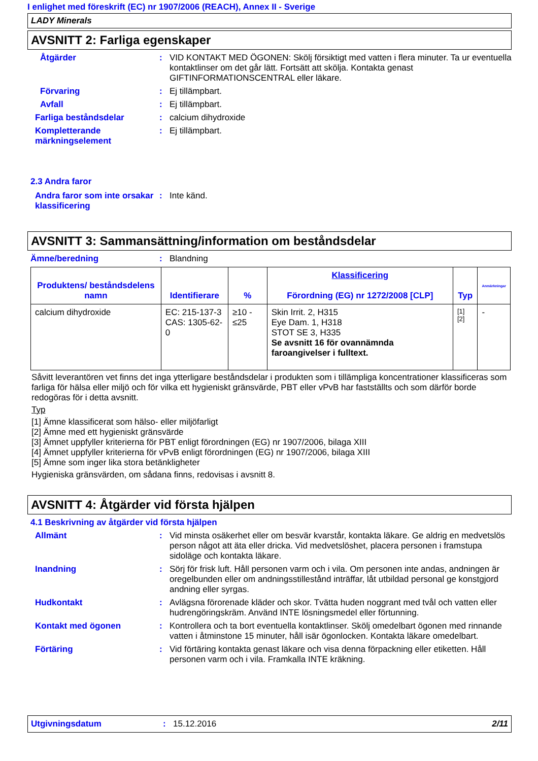I enlighet med föreskrift (EC) nr 1907/2006 (REACH), Annex II - Sverige
LADY Minerals
AVSNITT 2: Farliga egenskaper
Åtgärder : VID KONTAKT MED ÖGONEN: Skölj försiktigt med vatten i flera minuter. Ta ur eventuella kontaktlinser om det går lätt. Fortsätt att skölja. Kontakta genast GIFTINFORMATIONSCENTRAL eller läkare.
Förvaring : Ej tillämpbart.
Avfall : Ej tillämpbart.
Farliga beståndsdelar : calcium dihydroxide
Kompletterande märkningselement
: Ej tillämpbart.
2.3 Andra faror
Andra faror som inte orsakar klassificering
: Inte känd.
AVSNITT 3: Sammansättning/information om beståndsdelar
Ämne/beredning : Blandning
| Produktens/ beståndsdelens namn | Identifierare | % | Klassificering Förordning (EG) nr 1272/2008 [CLP] | Typ | Anmärkningar |
| --- | --- | --- | --- | --- | --- |
| calcium dihydroxide | EC: 215-137-3 CAS: 1305-62-0 | ≥10 - ≤25 | Skin Irrit. 2, H315 Eye Dam. 1, H318 STOT SE 3, H335 Se avsnitt 16 för ovannämnda faroangivelser i fulltext. | [1] [2] | - |
Såvitt leverantören vet finns det inga ytterligare beståndsdelar i produkten som i tillämpliga koncentrationer klassificeras som farliga för hälsa eller miljö och för vilka ett hygieniskt gränsvärde, PBT eller vPvB har fastställts och som därför borde redogöras för i detta avsnitt.
Typ
[1] Ämne klassificerat som hälso- eller miljöfarligt
[2] Ämne med ett hygieniskt gränsvärde
[3] Ämnet uppfyller kriterierna för PBT enligt förordningen (EG) nr 1907/2006, bilaga XIII
[4] Ämnet uppfyller kriterierna för vPvB enligt förordningen (EG) nr 1907/2006, bilaga XIII
[5] Ämne som inger lika stora betänkligheter
Hygieniska gränsvärden, om sådana finns, redovisas i avsnitt 8.
AVSNITT 4: Åtgärder vid första hjälpen
4.1 Beskrivning av åtgärder vid första hjälpen
Allmänt : Vid minsta osäkerhet eller om besvär kvarstår, kontakta läkare. Ge aldrig en medvetslös person något att äta eller dricka. Vid medvetslöshet, placera personen i framstupa sidoläge och kontakta läkare.
Inandning : Sörj för frisk luft. Håll personen varm och i vila. Om personen inte andas, andningen är oregelbunden eller om andningsstillestånd inträffar, låt utbildad personal ge konstgjord andning eller syrgas.
Hudkontakt : Avlägsna förorenade kläder och skor. Tvätta huden noggrant med tvål och vatten eller hudrengöringskräm. Använd INTE lösningsmedel eller förtunning.
Kontakt med ögonen : Kontrollera och ta bort eventuella kontaktlinser. Skölj omedelbart ögonen med rinnande vatten i åtminstone 15 minuter, håll isär ögonlocken. Kontakta läkare omedelbart.
Förtäring : Vid förtäring kontakta genast läkare och visa denna förpackning eller etiketten. Håll personen varm och i vila. Framkalla INTE kräkning.
Utgivningsdatum : 15.12.2016 2/11